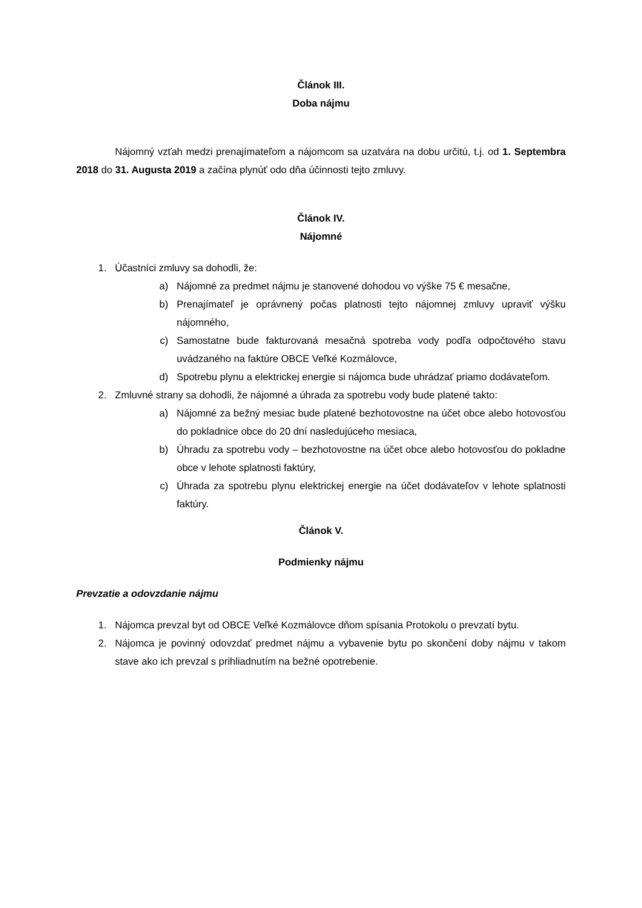Článok III.
Doba nájmu
Nájomný vzťah medzi prenajímateľom a nájomcom sa uzatvára na dobu určitú, t.j. od 1. Septembra 2018 do 31. Augusta 2019 a začína plynúť odo dňa účinnosti tejto zmluvy.
Článok IV.
Nájomné
1. Účastníci zmluvy sa dohodli, že:
a) Nájomné za predmet nájmu je stanovené dohodou vo výške 75 € mesačne,
b) Prenajímateľ je oprávnený počas platnosti tejto nájomnej zmluvy upraviť výšku nájomného,
c) Samostatne bude fakturovaná mesačná spotreba vody podľa odpočtového stavu uvádzaného na faktúre OBCE Veľké Kozmálovce,
d) Spotrebu plynu a elektrickej energie si nájomca bude uhrádzať priamo dodávateľom.
2. Zmluvné strany sa dohodli, že nájomné a úhrada za spotrebu vody bude platené takto:
a) Nájomné za bežný mesiac bude platené bezhotovostne na účet obce alebo hotovosťou do pokladnice obce do 20 dní nasledujúceho mesiaca,
b) Úhradu za spotrebu vody – bezhotovostne na účet obce alebo hotovosťou do pokladne obce v lehote splatnosti faktúry,
c) Úhrada za spotrebu plynu elektrickej energie na účet dodávateľov v lehote splatnosti faktúry.
Článok V.
Podmienky nájmu
Prevzatie a odovzdanie nájmu
1. Nájomca prevzal byt od OBCE Veľké Kozmálovce dňom spísania Protokolu o prevzatí bytu.
2. Nájomca je povinný odovzdať predmet nájmu a vybavenie bytu po skončení doby nájmu v takom stave ako ich prevzal s prihliadnutím na bežné opotrebenie.